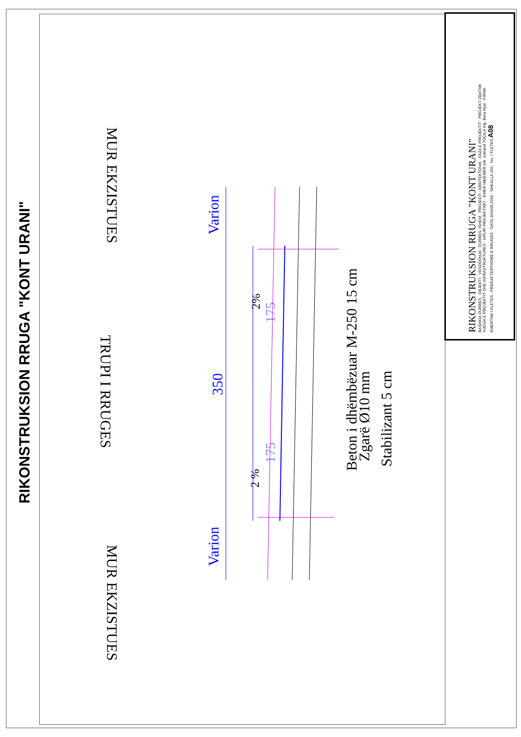RIKONSTRUKSION RRUGA "KONT URANI"
MUR EKZISTUES
TRUPI I RRUGES
MUR EKZISTUES
Varion
350
Varion
2%
2 %
175
175
Beton i dhëmbëzuar M-250 15 cm
Zgarë Ø10 mm Stabilizant 5 cm
RIKONSTRUKSION RRUGA "KONT URANI"
BASHKIA DURRES · OBJEKTI · VENDODHJA : DURRES, ISHEM · PROJEKTI : ARKITEKTONIK · FAZA E PROJEKTIT : PROJEKT ZBATIMI
NJESIA E PROJEKTIT DHE INFRASTRUKTURES · GRUPI PROJEKTIMIT : EMER MBIEMER Ark .Adnand TOÇILA Ing. Bora Hysi · FIRMA
EMERTIMI I FLETES : PRERJA TERTHORE E RRUGES · DATA:JANAR,2019 · SHKALLA 150 · No. I FLETES A08